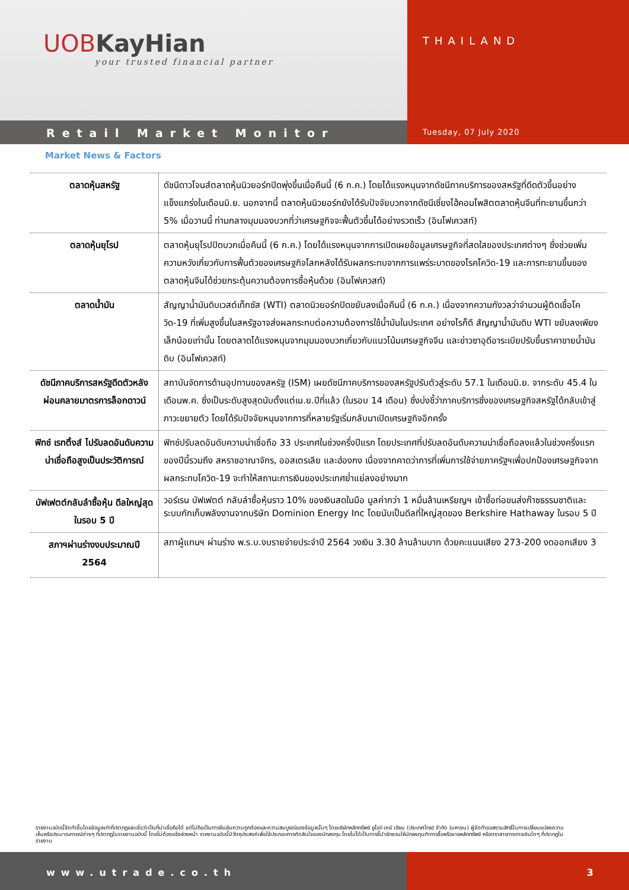UOB KayHian
your trusted financial partner
THAILAND
Retail Market Monitor
Tuesday, 07 July 2020
Market News & Factors
| ตลาดหุ้นสหรัฐ | ดัชนีดาวโจนส์ตลาดหุ้นนิวยอร์กปิดพุ่งขึ้นเมื่อคืนนี้ (6 ก.ค.) โดยได้แรงหนุนจากดัชนีภาคบริการของสหรัฐที่ดีดตัวขึ้นอย่างแข็งแกร่งในเดือนมิ.ย. นอกจากนี้ ตลาดหุ้นนิวยอร์กยังได้รับปัจจัยบวกจากดัชนีเซี่ยงไฮ้คอมโพสิตตลาดหุ้นจีนที่ทะยานขึ้นกว่า 5% เมื่อวานนี้ ท่ามกลางมุมมองบวกที่ว่าเศรษฐกิจจะฟื้นตัวขึ้นได้อย่างรวดเร็ว (อินโฟเควสท์) |
| ตลาดหุ้นยุโรป | ตลาดหุ้นยุโรปปิดบวกเมื่อคืนนี้ (6 ก.ค.) โดยได้แรงหนุนจากการเปิดเผยข้อมูลเศรษฐกิจที่สดใสของประเทศต่างๆ ซึ่งช่วยเพิ่มความหวังเกี่ยวกับการฟื้นตัวของเศรษฐกิจโลกหลังได้รับผลกระทบจากการแพร่ระบาดของโรคโควิด-19 และการทะยานขึ้นของตลาดหุ้นจีนได้ช่วยกระตุ้นความต้องการซื้อหุ้นด้วย (อินโฟเควสท์) |
| ตลาดน้ำมัน | สัญญาน้ำมันดิบเวสต์เท็กซัส (WTI) ตลาดนิวยอร์กปิดขยับลงเมื่อคืนนี้ (6 ก.ค.) เนื่องจากความกังวลว่าจำนวนผู้ติดเชื้อโควิด-19 ที่เพิ่มสูงขึ้นในสหรัฐอาจส่งผลกระทบต่อความต้องการใช้น้ำมันในประเทศ อย่างไรก็ดี สัญญาน้ำมันดิบ WTI ขยับลงเพียงเล็กน้อยเท่านั้น โดยตลาดได้แรงหนุนจากมุมมองบวกเกี่ยวกับแนวโน้มเศรษฐกิจจีน และข่าวซาอุดีอาระเบียปรับขึ้นราคาขายน้ำมันดิบ (อินโฟเควสท์) |
| ดัชนีภาคบริการสหรัฐดีดตัวหลังผ่อนคลายมาตรการล็อกดาวน์ | สถาบันจัดการด้านอุปทานของสหรัฐ (ISM) เผยดัชนีภาคบริการของสหรัฐปรับตัวสู่ระดับ 57.1 ในเดือนมิ.ย. จากระดับ 45.4 ในเดือนพ.ค. ซึ่งเป็นระดับสูงสุดนับตั้งแต่เม.ย.ปีที่แล้ว (ในรอบ 14 เดือน) ซึ่งบ่งชี้ว่าภาคบริการซึ่งของเศรษฐกิจสหรัฐได้กลับเข้าสู่ภาวะขยายตัว โดยได้รับปัจจัยหนุนจากการที่หลายรัฐเริ่มกลับมาเปิดเศรษฐกิจอีกครั้ง |
| ฟิทช์ เรทติ้งส์ ไปรับลดอันดับความน่าเชื่อถือสูงเป็นประวัติการณ์ | ฟิทช์ปรับลดอันดับความน่าเชื่อถือ 33 ประเทศในช่วงครึ่งปีแรก โดยประเทศที่ปรับลดอันดับความน่าเชื่อถือลงแล้วในช่วงครึ่งแรกของปีนี้รวมถึง สหราชอาณาจักร, ออสเตรเลีย และฮ่องกง เนื่องจากคาดว่าการที่เพิ่มการใช้จ่ายภาครัฐฯเพื่อปกป้องเศรษฐกิจจากผลกระทบโควิด-19 จะทำให้สถานะการเงินของประเทศย่ำแย่ลงอย่างมาก |
| บัฟเฟตต์กลับลำซื้อหุ้น ดีลใหญ่สุดในรอบ 5 ปี | วอร์เรน บัฟเฟตต์ กลับลำซื้อหุ้นราว 10% ของเงินสดในมือ มูลค่ากว่า 1 หมื่นล้านเหรียญฯ เข้าซื้อท่อขนส่งก๊าซธรรมชาติและระบบกักเก็บพลังงานจากบริษัท Dominion Energy Inc โดยนับเป็นดีลที่ใหญ่สุดของ Berkshire Hathaway ในรอบ 5 ปี |
| สภาฯผ่านร่างงบประมาณปี 2564 | สภาผู้แทนฯ ผ่านร่าง พ.ร.บ.งบรายจ่ายประจำปี 2564 วงเงิน 3.30 ล้านล้านบาท ด้วยคะแนนเสียง 273-200 งดออกเสียง 3 |
รายงานฉบับนี้จัดทำขึ้นโดยข้อมูลเท่าที่ปรากฏและเชื่อว่าเป็นที่น่าเชื่อถือได้ แต่ไม่ถือเป็นการยืนยันความถูกต้องและความสมบูรณ์ของข้อมูลนั้นๆ โดยบริษัทหลักทรัพย์ ยูโอบี เคย์ เฮียน (ประเทศไทย) จำกัด (มหาชน) ผู้จัดทำขอสงวนสิทธิ์ในการเปลี่ยนแปลงความเห็นหรือประมาณการณ์ต่างๆ ที่ปรากฏในรายงานฉบับนี้ โดยไม่ต้องแจ้งล่วงหน้า รายงานฉบับนี้มีวัตถุประสงค์เพื่อใช้ประกอบการตัดสินใจของนักลงทุน โดยไม่ได้เป็นการชี้นำชักชวนให้นักลงทุนทำการซื้อหรือขายหลักทรัพย์ หรือตราสารทางการเงินใดๆ ที่ปรากฏในรายงาน
www.utrade.co.th 3